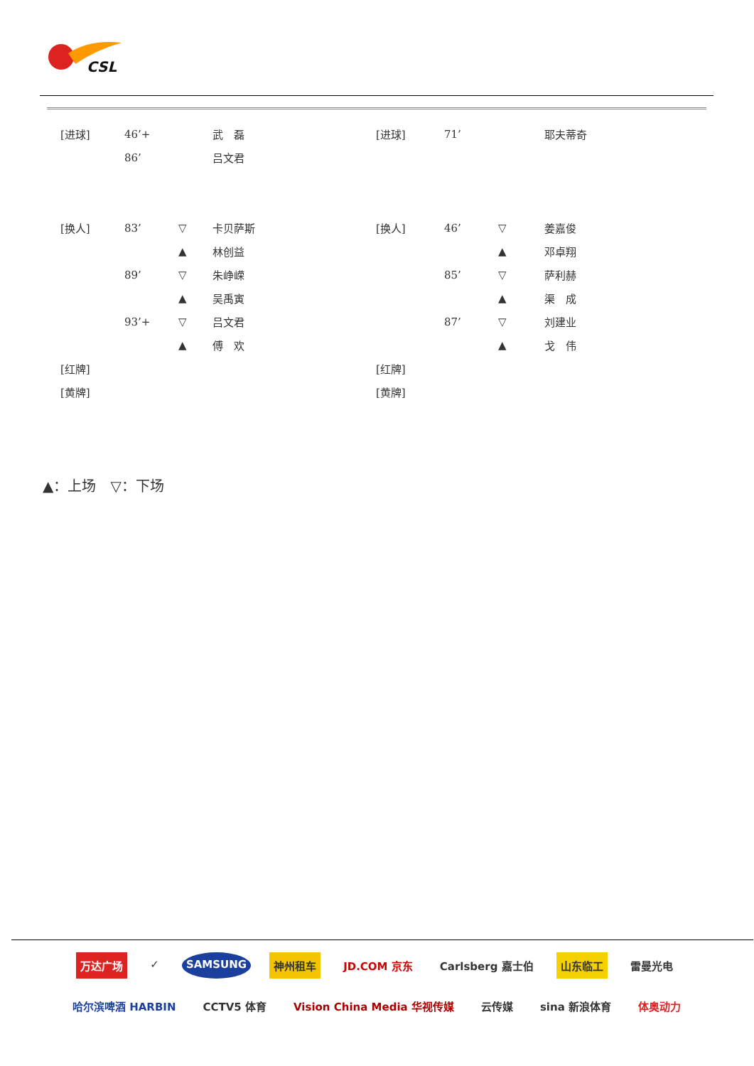CSL
| [进球] | 46’+ | | 武 磊 | [进球] | 71’ | | 耶夫蒂奇 |
| | 86’ | | 吕文君 | | | | |
| [换人] | 83’ | ▽ | 卡贝萨斯 | [换人] | 46’ | ▽ | 姜嘉俊 |
| | | ▲ | 林创益 | | | ▲ | 邓卓翔 |
| | 89’ | ▽ | 朱峥嵘 | | 85’ | ▽ | 萨利赫 |
| | | ▲ | 吴禹寅 | | | ▲ | 渠 成 |
| | 93’+ | ▽ | 吕文君 | | 87’ | ▽ | 刘建业 |
| | | ▲ | 傅 欢 | | | ▲ | 戈 伟 |
| [红牌] | | | | [红牌] | | | |
| [黄牌] | | | | [黄牌] | | | |
▲：上场　▽：下场
万达广场 ✓ SAMSUNG 神州租车 JD.COM 京东 Carlsberg 嘉士伯 山东临工 雷曼光电 哈尔滨啤酒 HARBIN CCTV5 体育 Vision China Media 华视传媒 云传媒 sina 新浪体育 体奥动力